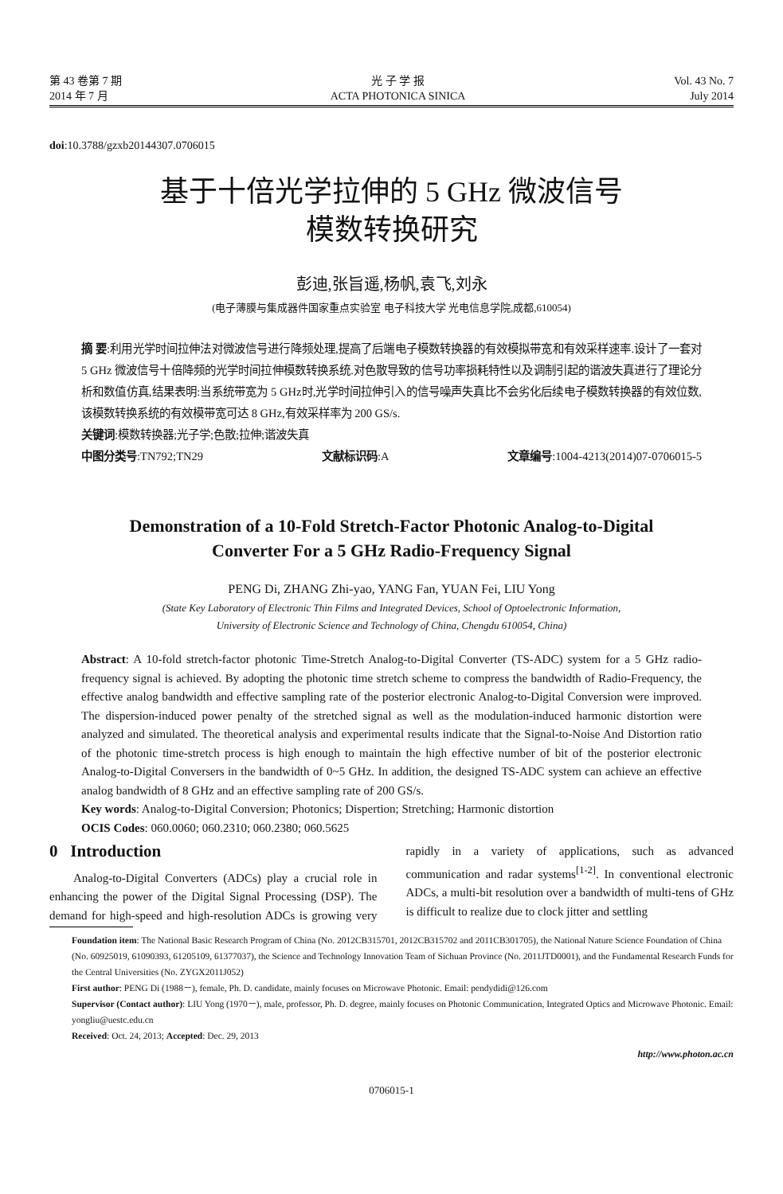第 43 卷第 7 期
2014 年 7 月
光 子 学 报
ACTA PHOTONICA SINICA
Vol. 43 No. 7
July 2014
doi:10.3788/gzxb20144307.0706015
基于十倍光学拉伸的 5 GHz 微波信号
模数转换研究
彭迪,张旨遥,杨帆,袁飞,刘永
(电子薄膜与集成器件国家重点实验室 电子科技大学 光电信息学院,成都,610054)
摘 要:利用光学时间拉伸法对微波信号进行降频处理,提高了后端电子模数转换器的有效模拟带宽和有效采样速率.设计了一套对 5 GHz 微波信号十倍降频的光学时间拉伸模数转换系统.对色散导致的信号功率损耗特性以及调制引起的谐波失真进行了理论分析和数值仿真,结果表明:当系统带宽为 5 GHz时,光学时间拉伸引入的信号噪声失真比不会劣化后续电子模数转换器的有效位数,该模数转换系统的有效模带宽可达 8 GHz,有效采样率为 200 GS/s.
关键词:模数转换器;光子学;色散;拉伸;谐波失真
中图分类号:TN792;TN29 文献标识码:A 文章编号:1004-4213(2014)07-0706015-5
Demonstration of a 10-Fold Stretch-Factor Photonic Analog-to-Digital
Converter For a 5 GHz Radio-Frequency Signal
PENG Di, ZHANG Zhi-yao, YANG Fan, YUAN Fei, LIU Yong
(State Key Laboratory of Electronic Thin Films and Integrated Devices, School of Optoelectronic Information,
University of Electronic Science and Technology of China, Chengdu 610054, China)
Abstract: A 10-fold stretch-factor photonic Time-Stretch Analog-to-Digital Converter (TS-ADC) system for a 5 GHz radio-frequency signal is achieved. By adopting the photonic time stretch scheme to compress the bandwidth of Radio-Frequency, the effective analog bandwidth and effective sampling rate of the posterior electronic Analog-to-Digital Conversion were improved. The dispersion-induced power penalty of the stretched signal as well as the modulation-induced harmonic distortion were analyzed and simulated. The theoretical analysis and experimental results indicate that the Signal-to-Noise And Distortion ratio of the photonic time-stretch process is high enough to maintain the high effective number of bit of the posterior electronic Analog-to-Digital Conversers in the bandwidth of 0~5 GHz. In addition, the designed TS-ADC system can achieve an effective analog bandwidth of 8 GHz and an effective sampling rate of 200 GS/s.
Key words: Analog-to-Digital Conversion; Photonics; Dispertion; Stretching; Harmonic distortion
OCIS Codes: 060.0060; 060.2310; 060.2380; 060.5625
0 Introduction
Analog-to-Digital Converters (ADCs) play a crucial role in enhancing the power of the Digital Signal Processing (DSP). The demand for high-speed and high-resolution ADCs is growing very rapidly in a variety of applications, such as advanced communication and radar systems<sup>[1-2]</sup>. In conventional electronic ADCs, a multi-bit resolution over a bandwidth of multi-tens of GHz is difficult to realize due to clock jitter and settling
Foundation item: The National Basic Research Program of China (No. 2012CB315701, 2012CB315702 and 2011CB301705), the National Nature Science Foundation of China (No. 60925019, 61090393, 61205109, 61377037), the Science and Technology Innovation Team of Sichuan Province (No. 2011JTD0001), and the Fundamental Research Funds for the Central Universities (No. ZYGX2011J052)
First author: PENG Di (1988－), female, Ph. D. candidate, mainly focuses on Microwave Photonic. Email: pendydidi@126.com
Supervisor (Contact author): LIU Yong (1970－), male, professor, Ph. D. degree, mainly focuses on Photonic Communication, Integrated Optics and Microwave Photonic. Email: yongliu@uestc.edu.cn
Received: Oct. 24, 2013; Accepted: Dec. 29, 2013
http://www.photon.ac.cn
0706015-1